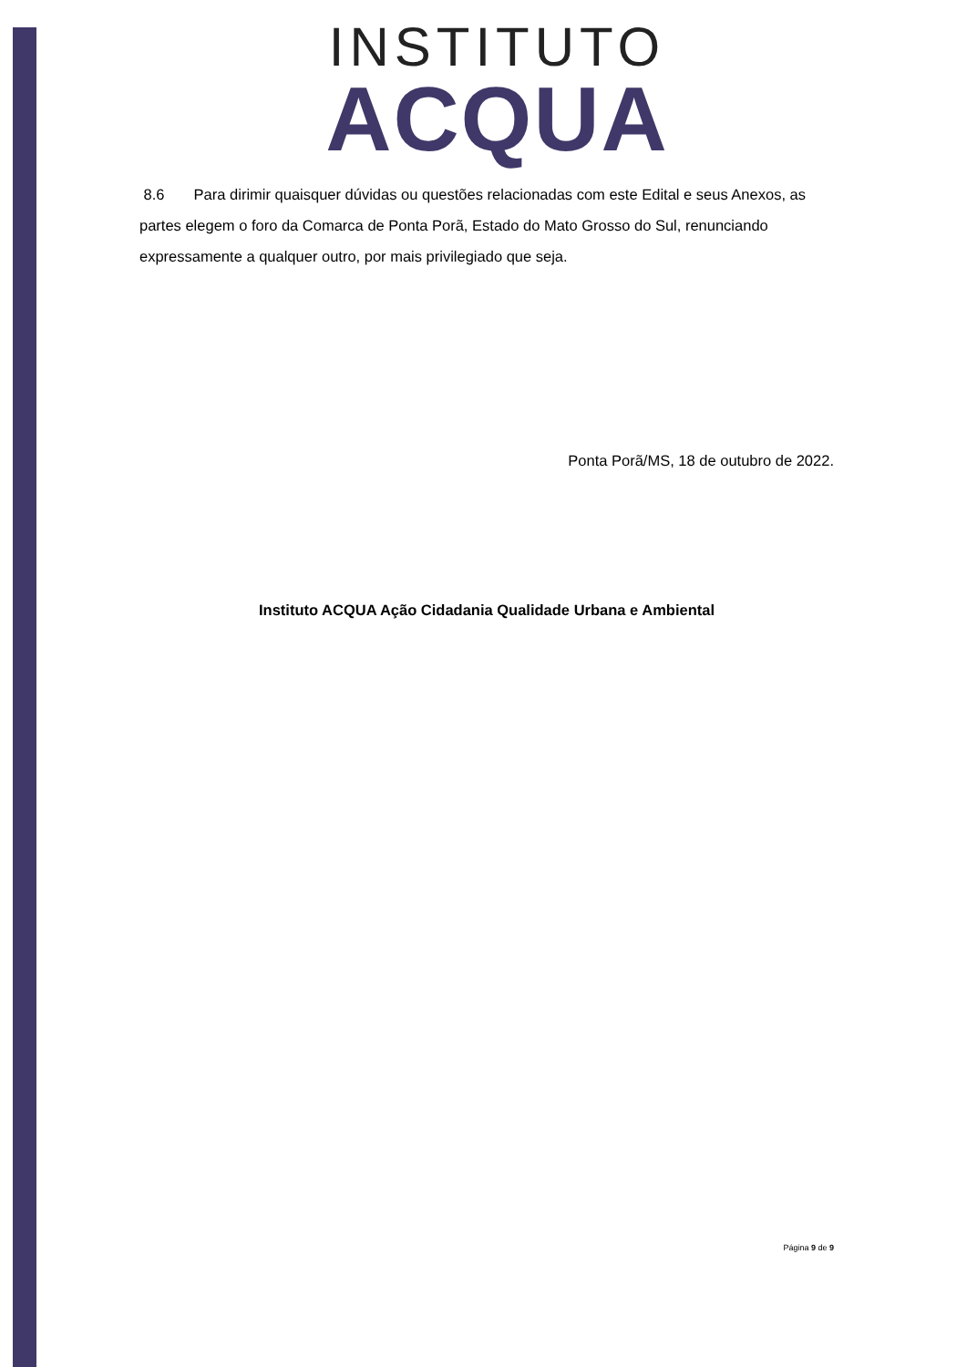INSTITUTO
ACQUA
8.6 Para dirimir quaisquer dúvidas ou questões relacionadas com este Edital e seus Anexos, as partes elegem o foro da Comarca de Ponta Porã, Estado do Mato Grosso do Sul, renunciando expressamente a qualquer outro, por mais privilegiado que seja.
Ponta Porã/MS, 18 de outubro de 2022.
Instituto ACQUA Ação Cidadania Qualidade Urbana e Ambiental
Página 9 de 9